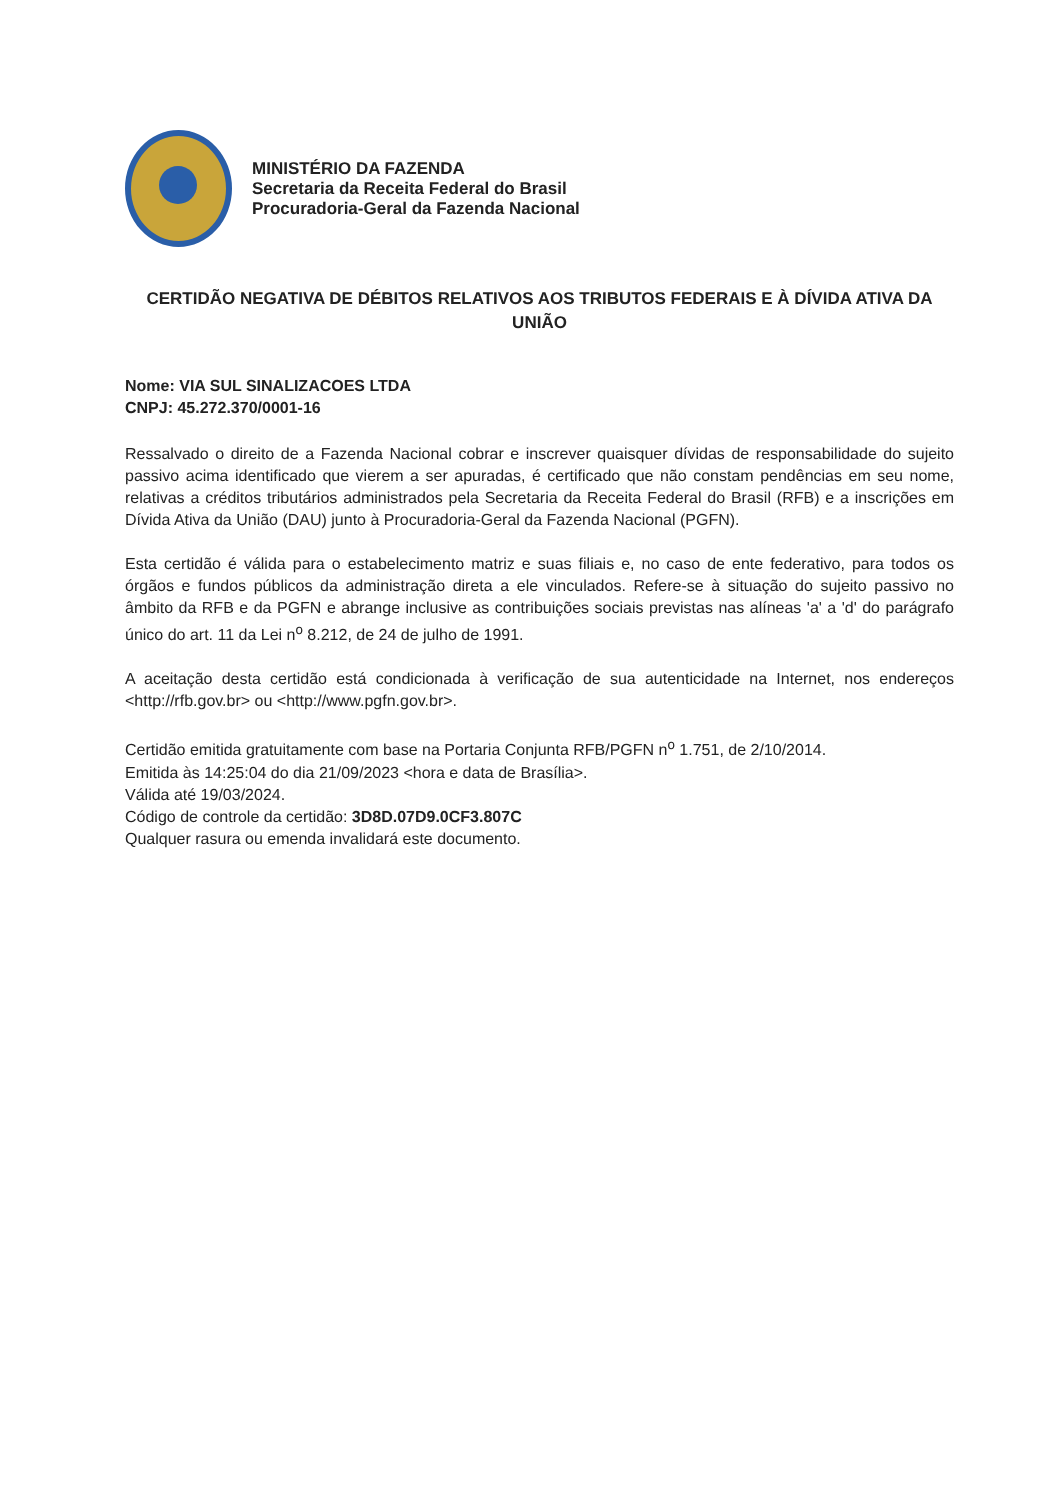MINISTÉRIO DA FAZENDA
Secretaria da Receita Federal do Brasil
Procuradoria-Geral da Fazenda Nacional
CERTIDÃO NEGATIVA DE DÉBITOS RELATIVOS AOS TRIBUTOS FEDERAIS E À DÍVIDA ATIVA DA UNIÃO
Nome: VIA SUL SINALIZACOES LTDA
CNPJ: 45.272.370/0001-16
Ressalvado o direito de a Fazenda Nacional cobrar e inscrever quaisquer dívidas de responsabilidade do sujeito passivo acima identificado que vierem a ser apuradas, é certificado que não constam pendências em seu nome, relativas a créditos tributários administrados pela Secretaria da Receita Federal do Brasil (RFB) e a inscrições em Dívida Ativa da União (DAU) junto à Procuradoria-Geral da Fazenda Nacional (PGFN).
Esta certidão é válida para o estabelecimento matriz e suas filiais e, no caso de ente federativo, para todos os órgãos e fundos públicos da administração direta a ele vinculados. Refere-se à situação do sujeito passivo no âmbito da RFB e da PGFN e abrange inclusive as contribuições sociais previstas nas alíneas 'a' a 'd' do parágrafo único do art. 11 da Lei n<sup>o</sup> 8.212, de 24 de julho de 1991.
A aceitação desta certidão está condicionada à verificação de sua autenticidade na Internet, nos endereços <http://rfb.gov.br> ou <http://www.pgfn.gov.br>.
Certidão emitida gratuitamente com base na Portaria Conjunta RFB/PGFN n<sup>o</sup> 1.751, de 2/10/2014.
Emitida às 14:25:04 do dia 21/09/2023 <hora e data de Brasília>.
Válida até 19/03/2024.
Código de controle da certidão: 3D8D.07D9.0CF3.807C
Qualquer rasura ou emenda invalidará este documento.